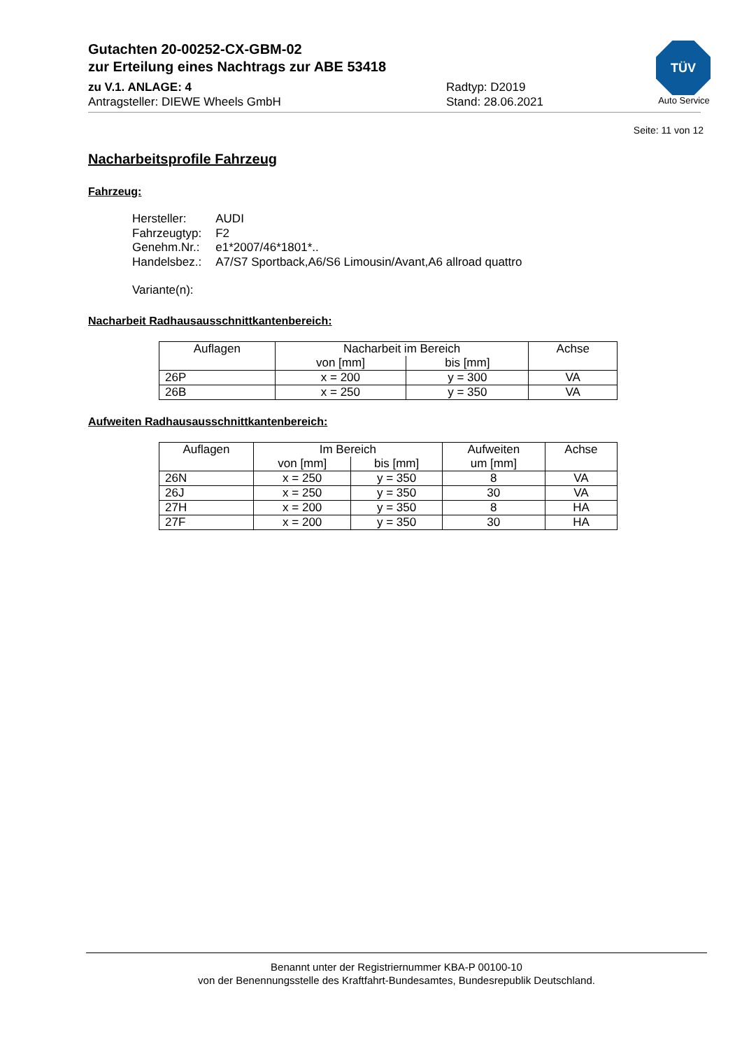Gutachten 20-00252-CX-GBM-02
zur Erteilung eines Nachtrags zur ABE 53418
zu V.1. ANLAGE: 4 Radtyp: D2019
Antragsteller: DIEWE Wheels GmbH Stand: 28.06.2021
TÜV
Auto Service
Seite: 11 von 12
Nacharbeitsprofile Fahrzeug
Fahrzeug:
| Hersteller: | AUDI |
| Fahrzeugtyp: | F2 |
| Genehm.Nr.: | e1*2007/46*1801*.. |
| Handelsbez.: | A7/S7 Sportback,A6/S6 Limousin/Avant,A6 allroad quattro |
Variante(n):
Nacharbeit Radhausausschnittkantenbereich:
| Auflagen | Nacharbeit im Bereich | | Achse |
| --- | --- | --- | --- |
| | von [mm] | bis [mm] | |
| 26P | x = 200 | y = 300 | VA |
| 26B | x = 250 | y = 350 | VA |
Aufweiten Radhausausschnittkantenbereich:
| Auflagen | Im Bereich | | Aufweiten | Achse |
| --- | --- | --- | --- | --- |
| | von [mm] | bis [mm] | um [mm] | |
| 26N | x = 250 | y = 350 | 8 | VA |
| 26J | x = 250 | y = 350 | 30 | VA |
| 27H | x = 200 | y = 350 | 8 | HA |
| 27F | x = 200 | y = 350 | 30 | HA |
Benannt unter der Registriernummer KBA-P 00100-10
von der Benennungsstelle des Kraftfahrt-Bundesamtes, Bundesrepublik Deutschland.